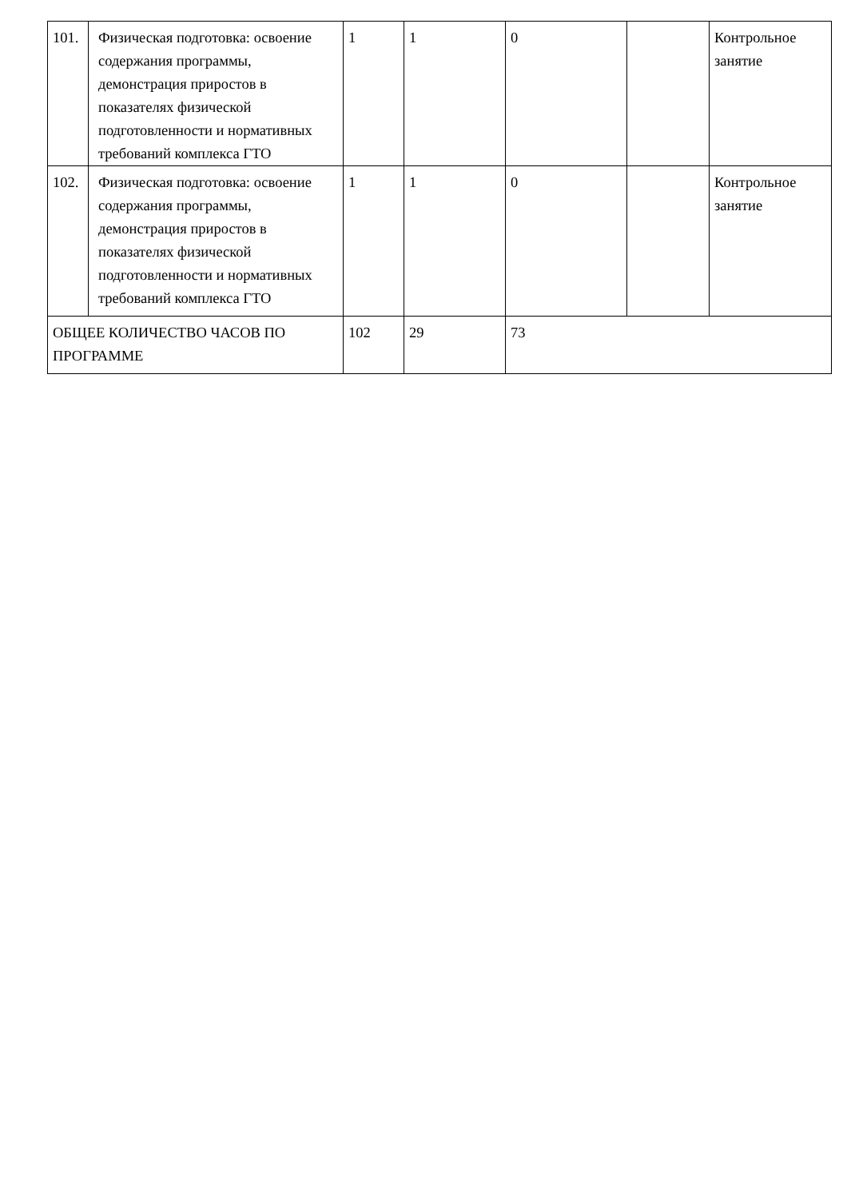| 101. | Физическая подготовка: освоение содержания программы, демонстрация приростов в показателях физической подготовленности и нормативных требований комплекса ГТО | 1 | 1 | 0 | | Контрольное занятие |
| 102. | Физическая подготовка: освоение содержания программы, демонстрация приростов в показателях физической подготовленности и нормативных требований комплекса ГТО | 1 | 1 | 0 | | Контрольное занятие |
| ОБЩЕЕ КОЛИЧЕСТВО ЧАСОВ ПО ПРОГРАММЕ | | 102 | 29 | 73 | | |